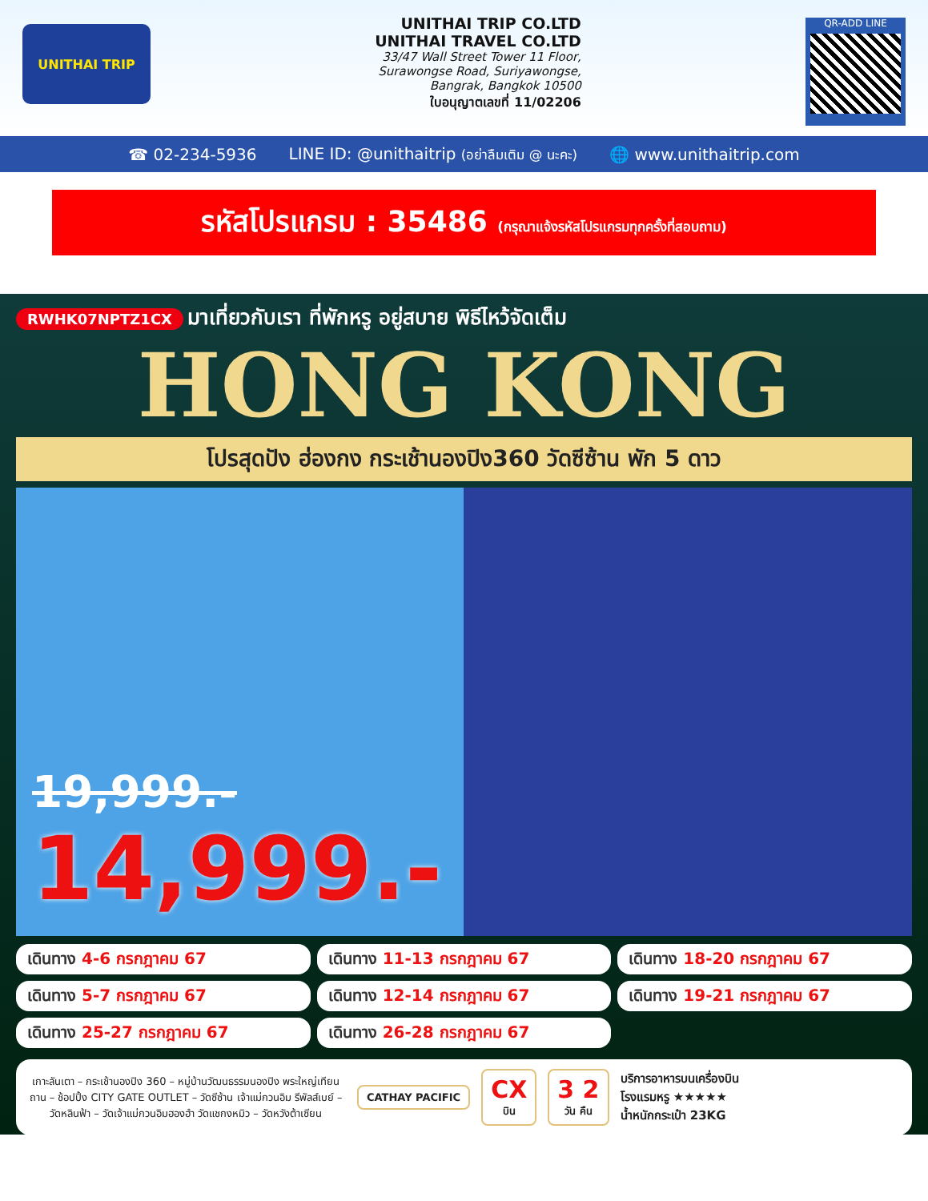UNITHAI TRIP
UNITHAI TRIP CO.LTD
UNITHAI TRAVEL CO.LTD
33/47 Wall Street Tower 11 Floor,
Surawongse Road, Suriyawongse,
Bangrak, Bangkok 10500
ใบอนุญาตเลขที่ 11/02206
QR-ADD LINE
☎ 02-234-5936 LINE ID: @unithaitrip (อย่าลืมเติม @ นะคะ) 🌐 www.unithaitrip.com
รหัสโปรแกรม : 35486 (กรุณาแจ้งรหัสโปรแกรมทุกครั้งที่สอบถาม)
RWHK07NPTZ1CX มาเที่ยวกับเรา ที่พักหรู อยู่สบาย พิธีไหว้จัดเต็ม
HONG KONG
โปรสุดปัง ฮ่องกง กระเช้านองปิง360 วัดซีซ้าน พัก 5 ดาว
19,999.-
14,999.-
เดินทาง 4-6 กรกฎาคม 67
เดินทาง 11-13 กรกฎาคม 67
เดินทาง 18-20 กรกฎาคม 67
เดินทาง 5-7 กรกฎาคม 67
เดินทาง 12-14 กรกฎาคม 67
เดินทาง 19-21 กรกฎาคม 67
เดินทาง 25-27 กรกฎาคม 67
เดินทาง 26-28 กรกฎาคม 67
เกาะลันเตา – กระเช้านองปิง 360 – หมู่บ้านวัฒนธรรมนองปิง พระใหญ่เทียนถาน – ช้อปปิ้ง CITY GATE OUTLET – วัดซีซ้าน เจ้าแม่กวนอิม รีพัลส์เบย์ – วัดหลินฟ้า – วัดเจ้าแม่กวนอิมฮองฮำ วัดแชกงหมิว – วัดหวังต้าเซียน
CATHAY PACIFIC
CX
บิน
3 2
วัน คืน
บริการอาหารบนเครื่องบิน
โรงแรมหรู ★★★★★
น้ำหนักกระเป๋า 23KG